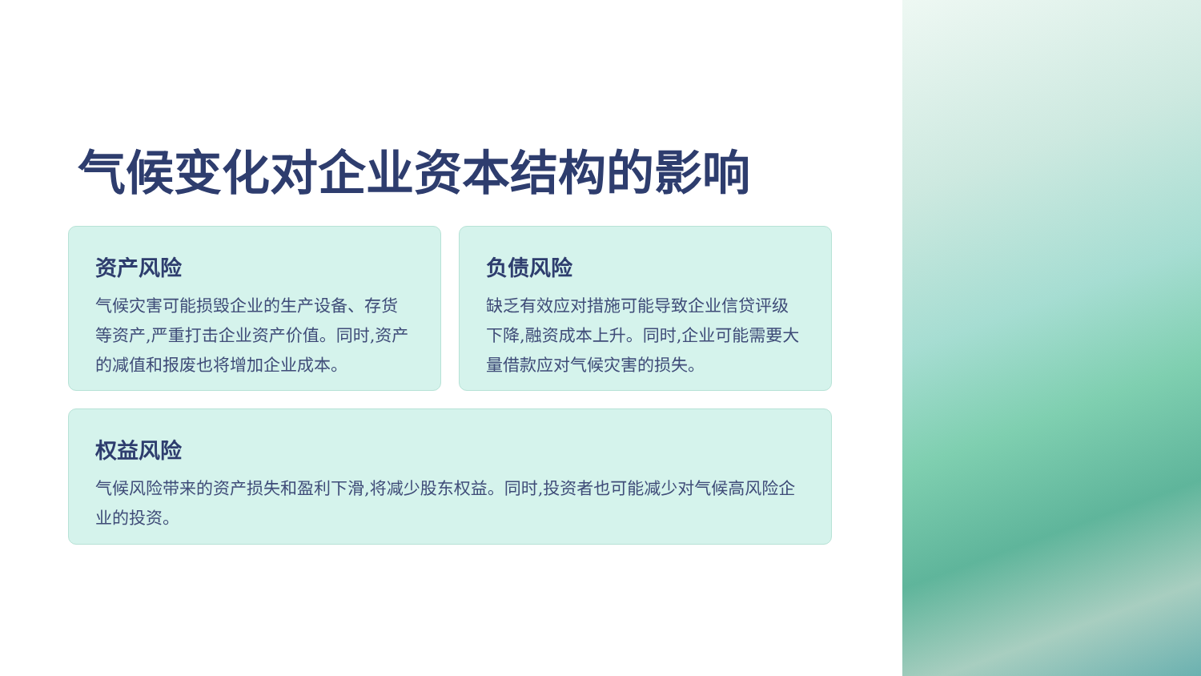气候变化对企业资本结构的影响
资产风险
气候灾害可能损毁企业的生产设备、存货等资产,严重打击企业资产价值。同时,资产的减值和报废也将增加企业成本。
负债风险
缺乏有效应对措施可能导致企业信贷评级下降,融资成本上升。同时,企业可能需要大量借款应对气候灾害的损失。
权益风险
气候风险带来的资产损失和盈利下滑,将减少股东权益。同时,投资者也可能减少对气候高风险企业的投资。